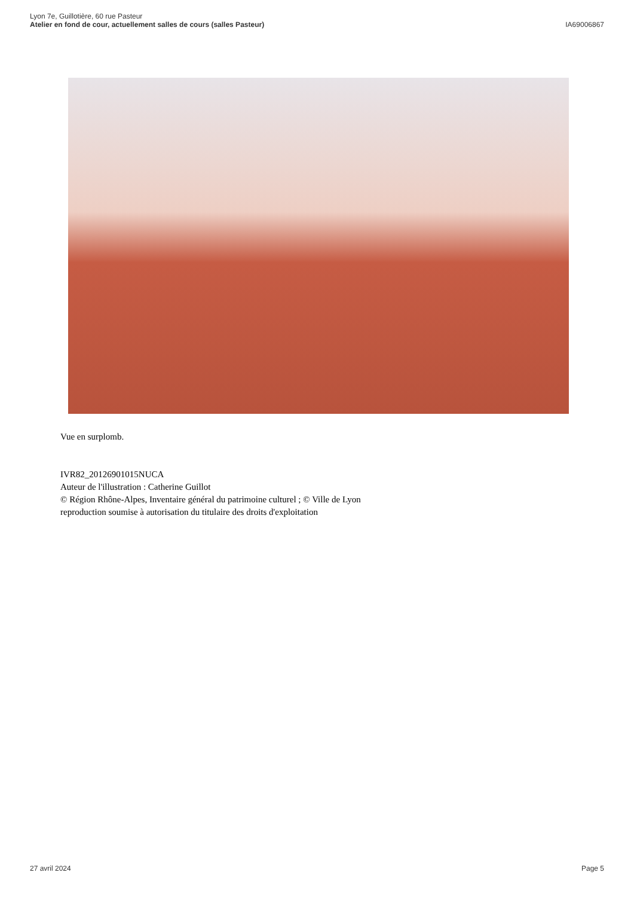Lyon 7e, Guillotière, 60 rue Pasteur
Atelier en fond de cour, actuellement salles de cours (salles Pasteur)
IA69006867
Vue en surplomb.
IVR82_20126901015NUCA
Auteur de l'illustration : Catherine Guillot
© Région Rhône-Alpes, Inventaire général du patrimoine culturel ; © Ville de Lyon
reproduction soumise à autorisation du titulaire des droits d'exploitation
27 avril 2024 Page 5